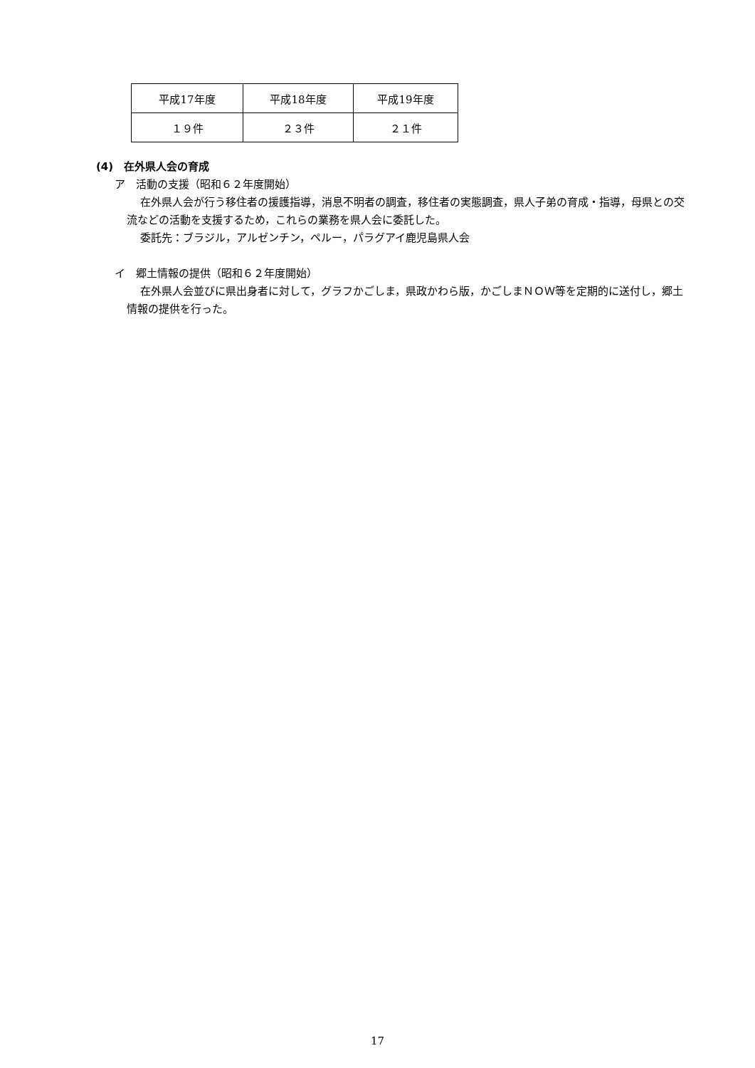| 平成17年度 | 平成18年度 | 平成19年度 |
| １９件 | ２３件 | ２１件 |
(4)　在外県人会の育成
ア　活動の支援（昭和６２年度開始）
在外県人会が行う移住者の援護指導，消息不明者の調査，移住者の実態調査，県人子弟の育成・指導，母県との交流などの活動を支援するため，これらの業務を県人会に委託した。
委託先：ブラジル，アルゼンチン，ペルー，パラグアイ鹿児島県人会
イ　郷土情報の提供（昭和６２年度開始）
在外県人会並びに県出身者に対して，グラフかごしま，県政かわら版，かごしまＮＯＷ等を定期的に送付し，郷土情報の提供を行った。
17